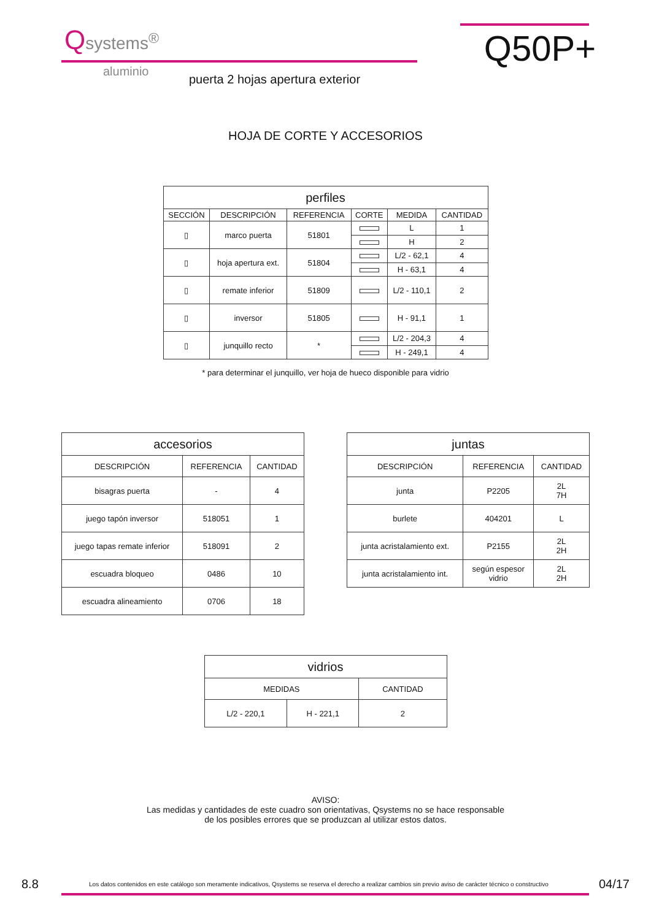Qsystems<sup>®</sup>
aluminio
puerta 2 hojas apertura exterior
Q50P+
HOJA DE CORTE Y ACCESORIOS
| perfiles | | | | | |
| --- | --- | --- | --- | --- | --- |
| SECCIÓN | DESCRIPCIÓN | REFERENCIA | CORTE | MEDIDA | CANTIDAD |
| ▯ | marco puerta | 51801 | | L | 1 |
| | | | | H | 2 |
| ▯ | hoja apertura ext. | 51804 | | L/2 - 62,1 | 4 |
| | | | | H - 63,1 | 4 |
| ▯ | remate inferior | 51809 | | L/2 - 110,1 | 2 |
| ▯ | inversor | 51805 | | H - 91,1 | 1 |
| ▯ | junquillo recto | * | | L/2 - 204,3 | 4 |
| | | | | H - 249,1 | 4 |
* para determinar el junquillo, ver hoja de hueco disponible para vidrio
| accesorios | | |
| --- | --- | --- |
| DESCRIPCIÓN | REFERENCIA | CANTIDAD |
| bisagras puerta | - | 4 |
| juego tapón inversor | 518051 | 1 |
| juego tapas remate inferior | 518091 | 2 |
| escuadra bloqueo | 0486 | 10 |
| escuadra alineamiento | 0706 | 18 |
| juntas | | |
| --- | --- | --- |
| DESCRIPCIÓN | REFERENCIA | CANTIDAD |
| junta | P2205 | 2L 7H |
| burlete | 404201 | L |
| junta acristalamiento ext. | P2155 | 2L 2H |
| junta acristalamiento int. | según espesor vidrio | 2L 2H |
| vidrios | | |
| --- | --- | --- |
| MEDIDAS | | CANTIDAD |
| L/2 - 220,1 | H - 221,1 | 2 |
AVISO:
Las medidas y cantidades de este cuadro son orientativas, Qsystems no se hace responsable
de los posibles errores que se produzcan al utilizar estos datos.
8.8 Los datos contenidos en este catálogo son meramente indicativos, Qsystems se reserva el derecho a realizar cambios sin previo aviso de carácter técnico o constructivo 04/17